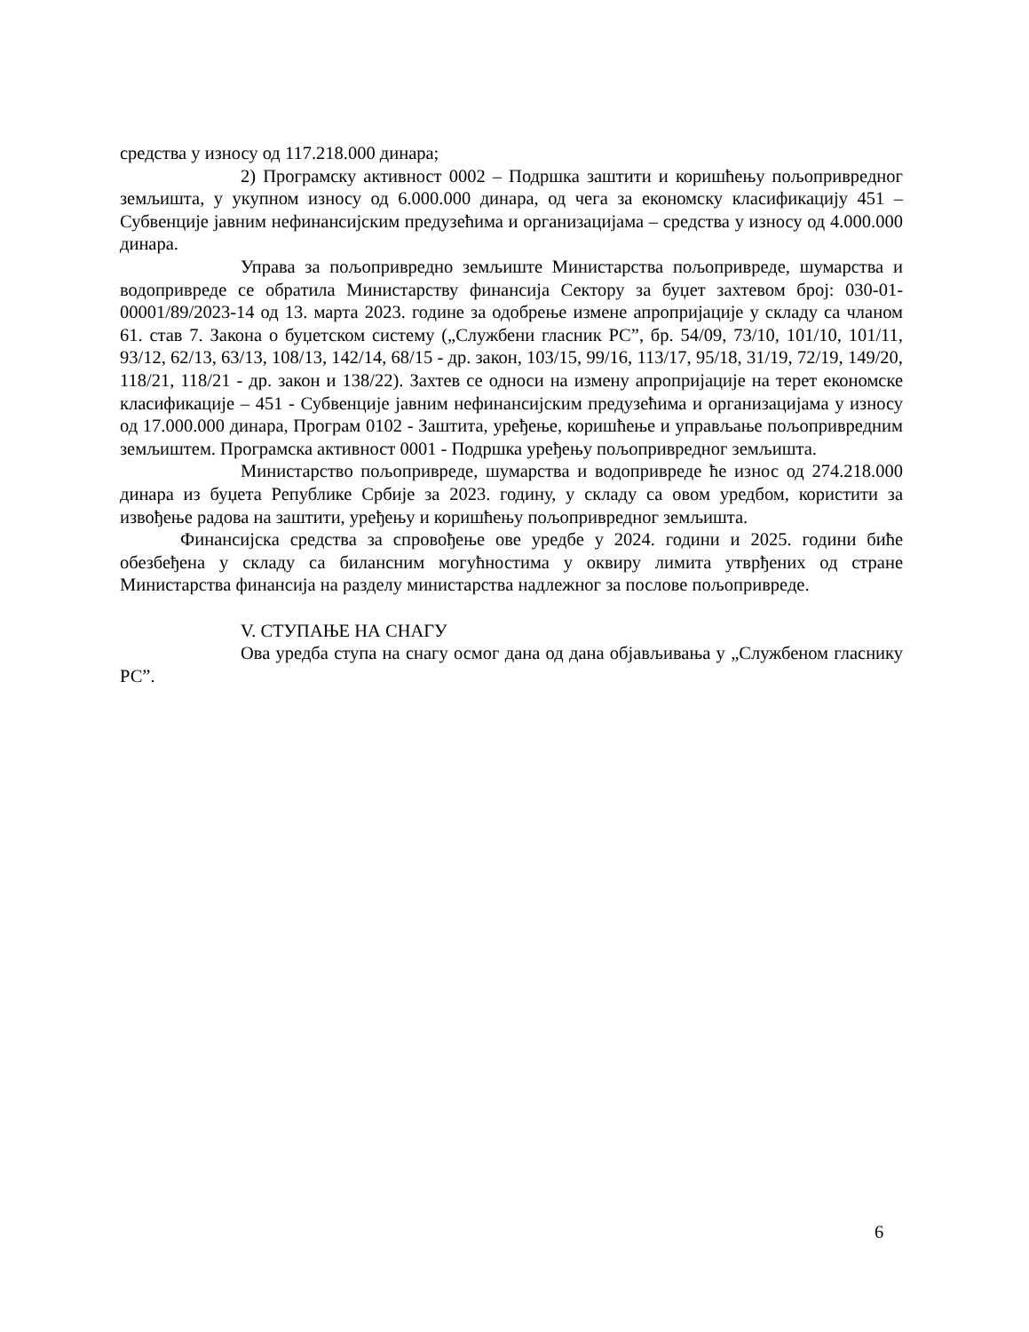средства у износу од 117.218.000 динара;
2) Програмску активност 0002 – Подршка заштити и коришћењу пољопривредног земљишта, у укупном износу од 6.000.000 динара, од чега за економску класификацију 451 – Субвенције јавним нефинансијским предузећима и организацијама – средства у износу од 4.000.000 динара.
Управа за пољопривредно земљиште Министарства пољопривреде, шумарства и водопривреде се обратила Министарству финансија Сектору за буџет захтевом број: 030-01-00001/89/2023-14 од 13. марта 2023. године за одобрење измене апропријације у складу са чланом 61. став 7. Закона о буџетском систему („Службени гласник РС”, бр. 54/09, 73/10, 101/10, 101/11, 93/12, 62/13, 63/13, 108/13, 142/14, 68/15 - др. закон, 103/15, 99/16, 113/17, 95/18, 31/19, 72/19, 149/20, 118/21, 118/21 - др. закон и 138/22). Захтев се односи на измену апропријације на терет економске класификације – 451 - Субвенције јавним нефинансијским предузећима и организацијама у износу од 17.000.000 динара, Програм 0102 - Заштита, уређење, коришћење и управљање пољопривредним земљиштем. Програмска активност 0001 - Подршка уређењу пољопривредног земљишта.
Министарство пољопривреде, шумарства и водопривреде ће износ од 274.218.000 динара из буџета Републике Србије за 2023. годину, у складу са овом уредбом, користити за извођење радова на заштити, уређењу и коришћењу пољопривредног земљишта.
Финансијска средства за спровођење ове уредбе у 2024. години и 2025. години биће обезбеђена у складу са билансним могућностима у оквиру лимита утврђених од стране Министарства финансија на разделу министарства надлежног за послове пољопривреде.
V. СТУПАЊЕ НА СНАГУ
Ова уредба ступа на снагу осмог дана од дана објављивања у „Службеном гласнику РС”.
6